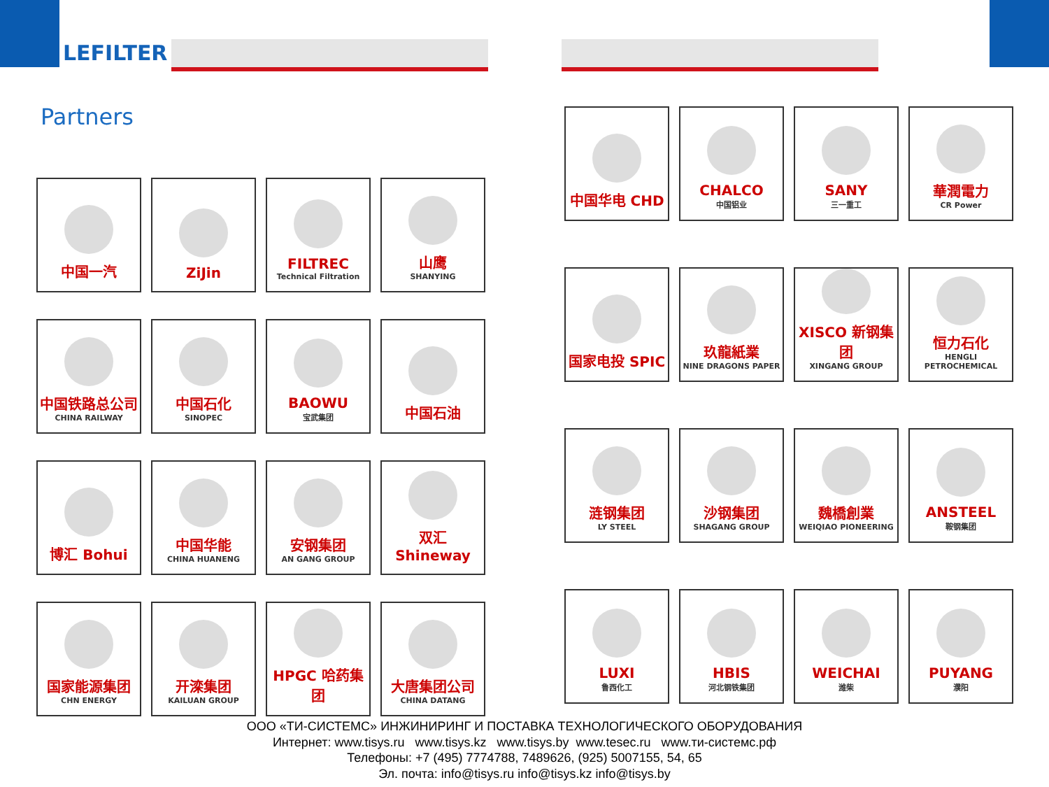LEFILTER
Partners
中国一汽
ZiJin
FILTREC
Technical Filtration
山鹰
SHANYING
中国铁路总公司
CHINA RAILWAY
中国石化
SINOPEC
BAOWU
宝武集团
中国石油
博汇 Bohui
中国华能
CHINA HUANENG
安钢集团
AN GANG GROUP
双汇 Shineway
国家能源集团
CHN ENERGY
开滦集团
KAILUAN GROUP
HPGC 哈药集团
大唐集团公司
CHINA DATANG
中国华电 CHD
CHALCO
中国铝业
SANY
三一重工
華潤電力
CR Power
国家电投 SPIC
玖龍紙業
NINE DRAGONS PAPER
XISCO 新钢集团
XINGANG GROUP
恒力石化
HENGLI PETROCHEMICAL
涟钢集团
LY STEEL
沙钢集团
SHAGANG GROUP
魏橋創業
WEIQIAO PIONEERING
ANSTEEL
鞍钢集团
LUXI
鲁西化工
HBIS
河北钢铁集团
WEICHAI
潍柴
PUYANG
濮阳
ООО «ТИ-СИСТЕМС» ИНЖИНИРИНГ И ПОСТАВКА ТЕХНОЛОГИЧЕСКОГО ОБОРУДОВАНИЯ
Интернет: www.tisys.ru www.tisys.kz www.tisys.by www.tesec.ru www.ти-системс.рф
Телефоны: +7 (495) 7774788, 7489626, (925) 5007155, 54, 65
Эл. почта: info@tisys.ru info@tisys.kz info@tisys.by